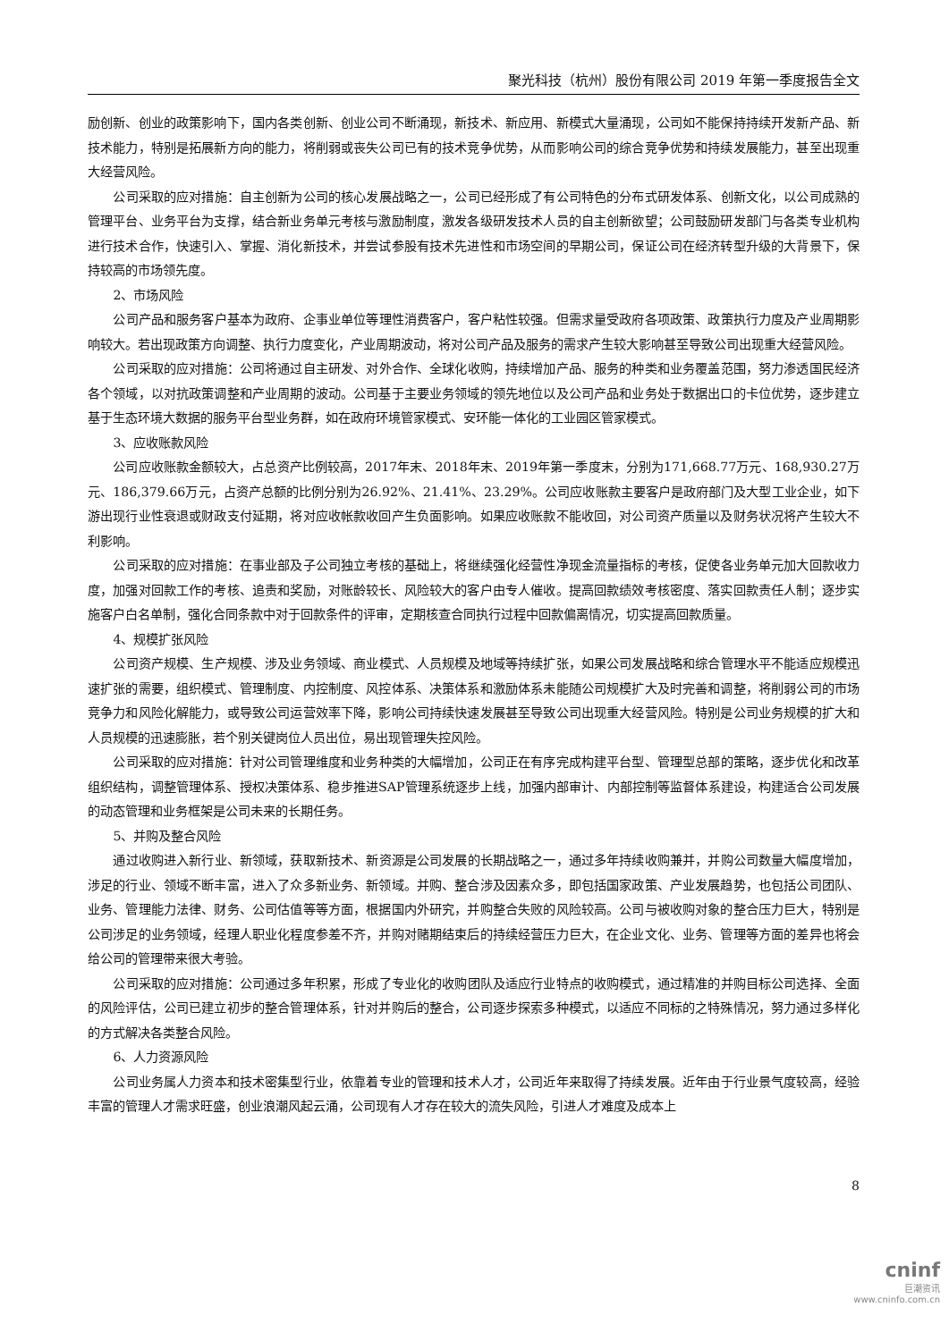聚光科技（杭州）股份有限公司 2019 年第一季度报告全文
励创新、创业的政策影响下，国内各类创新、创业公司不断涌现，新技术、新应用、新模式大量涌现，公司如不能保持持续开发新产品、新技术能力，特别是拓展新方向的能力，将削弱或丧失公司已有的技术竞争优势，从而影响公司的综合竞争优势和持续发展能力，甚至出现重大经营风险。
公司采取的应对措施：自主创新为公司的核心发展战略之一，公司已经形成了有公司特色的分布式研发体系、创新文化，以公司成熟的管理平台、业务平台为支撑，结合新业务单元考核与激励制度，激发各级研发技术人员的自主创新欲望；公司鼓励研发部门与各类专业机构进行技术合作，快速引入、掌握、消化新技术，并尝试参股有技术先进性和市场空间的早期公司，保证公司在经济转型升级的大背景下，保持较高的市场领先度。
2、市场风险
公司产品和服务客户基本为政府、企事业单位等理性消费客户，客户粘性较强。但需求量受政府各项政策、政策执行力度及产业周期影响较大。若出现政策方向调整、执行力度变化，产业周期波动，将对公司产品及服务的需求产生较大影响甚至导致公司出现重大经营风险。
公司采取的应对措施：公司将通过自主研发、对外合作、全球化收购，持续增加产品、服务的种类和业务覆盖范围，努力渗透国民经济各个领域，以对抗政策调整和产业周期的波动。公司基于主要业务领域的领先地位以及公司产品和业务处于数据出口的卡位优势，逐步建立基于生态环境大数据的服务平台型业务群，如在政府环境管家模式、安环能一体化的工业园区管家模式。
3、应收账款风险
公司应收账款金额较大，占总资产比例较高，2017年末、2018年末、2019年第一季度末，分别为171,668.77万元、168,930.27万元、186,379.66万元，占资产总额的比例分别为26.92%、21.41%、23.29%。公司应收账款主要客户是政府部门及大型工业企业，如下游出现行业性衰退或财政支付延期，将对应收帐款收回产生负面影响。如果应收账款不能收回，对公司资产质量以及财务状况将产生较大不利影响。
公司采取的应对措施：在事业部及子公司独立考核的基础上，将继续强化经营性净现金流量指标的考核，促使各业务单元加大回款收力度，加强对回款工作的考核、追责和奖励，对账龄较长、风险较大的客户由专人催收。提高回款绩效考核密度、落实回款责任人制；逐步实施客户白名单制，强化合同条款中对于回款条件的评审，定期核查合同执行过程中回款偏离情况，切实提高回款质量。
4、规模扩张风险
公司资产规模、生产规模、涉及业务领域、商业模式、人员规模及地域等持续扩张，如果公司发展战略和综合管理水平不能适应规模迅速扩张的需要，组织模式、管理制度、内控制度、风控体系、决策体系和激励体系未能随公司规模扩大及时完善和调整，将削弱公司的市场竞争力和风险化解能力，或导致公司运营效率下降，影响公司持续快速发展甚至导致公司出现重大经营风险。特别是公司业务规模的扩大和人员规模的迅速膨胀，若个别关键岗位人员出位，易出现管理失控风险。
公司采取的应对措施：针对公司管理维度和业务种类的大幅增加，公司正在有序完成构建平台型、管理型总部的策略，逐步优化和改革组织结构，调整管理体系、授权决策体系、稳步推进SAP管理系统逐步上线，加强内部审计、内部控制等监督体系建设，构建适合公司发展的动态管理和业务框架是公司未来的长期任务。
5、并购及整合风险
通过收购进入新行业、新领域，获取新技术、新资源是公司发展的长期战略之一，通过多年持续收购兼并，并购公司数量大幅度增加，涉足的行业、领域不断丰富，进入了众多新业务、新领域。并购、整合涉及因素众多，即包括国家政策、产业发展趋势，也包括公司团队、业务、管理能力法律、财务、公司估值等等方面，根据国内外研究，并购整合失败的风险较高。公司与被收购对象的整合压力巨大，特别是公司涉足的业务领域，经理人职业化程度参差不齐，并购对赌期结束后的持续经营压力巨大，在企业文化、业务、管理等方面的差异也将会给公司的管理带来很大考验。
公司采取的应对措施：公司通过多年积累，形成了专业化的收购团队及适应行业特点的收购模式，通过精准的并购目标公司选择、全面的风险评估，公司已建立初步的整合管理体系，针对并购后的整合，公司逐步探索多种模式，以适应不同标的之特殊情况，努力通过多样化的方式解决各类整合风险。
6、人力资源风险
公司业务属人力资本和技术密集型行业，依靠着专业的管理和技术人才，公司近年来取得了持续发展。近年由于行业景气度较高，经验丰富的管理人才需求旺盛，创业浪潮风起云涌，公司现有人才存在较大的流失风险，引进人才难度及成本上
8
cninf
巨潮资讯
www.cninfo.com.cn